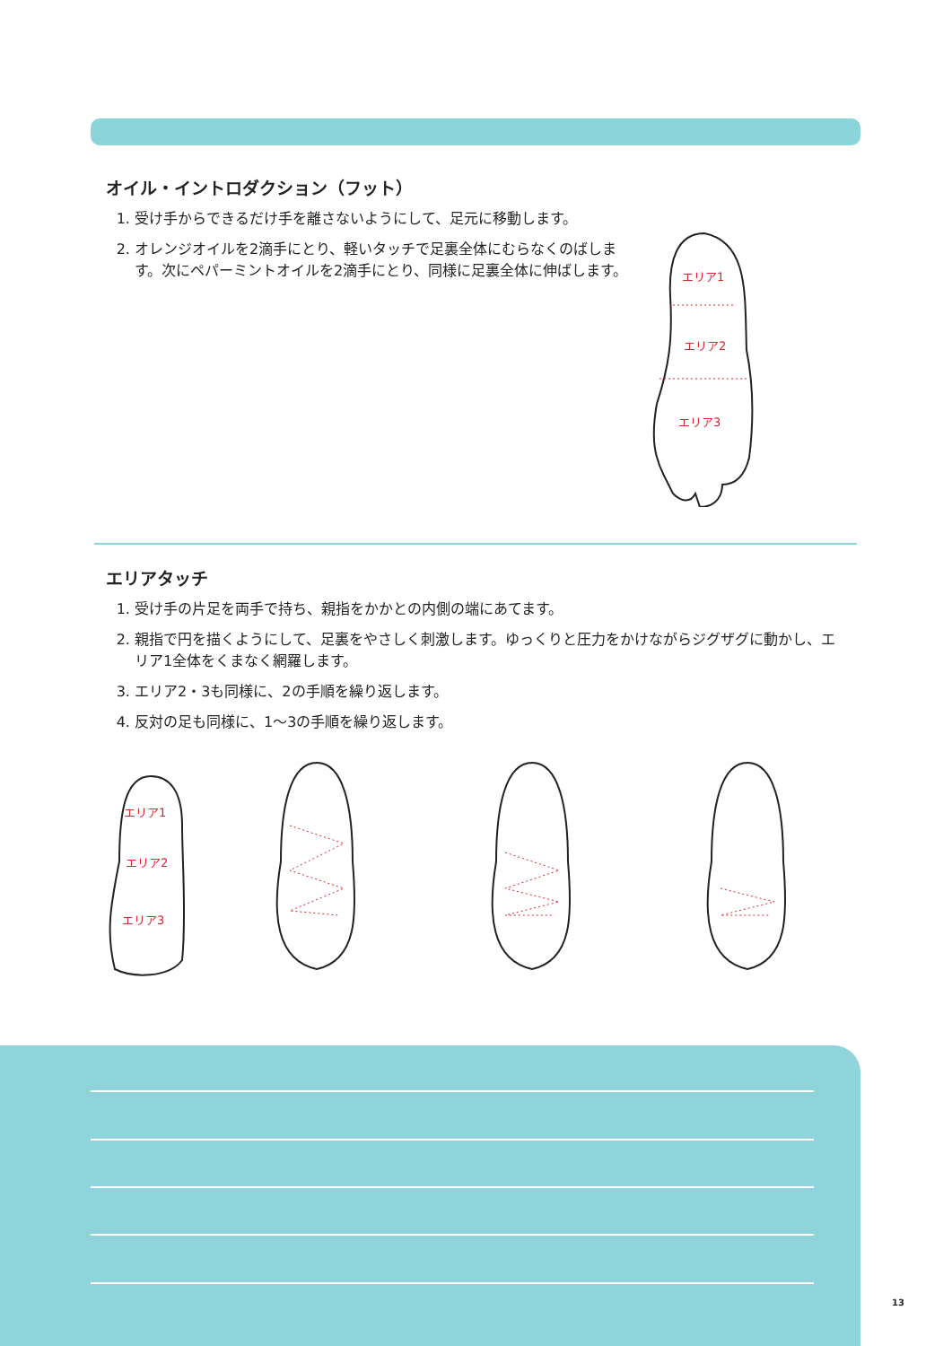オイル・イントロダクション（フット）
1. 受け手からできるだけ手を離さないようにして、足元に移動します。
2. オレンジオイルを2滴手にとり、軽いタッチで足裏全体にむらなくのばします。次にペパーミントオイルを2滴手にとり、同様に足裏全体に伸ばします。
エリア1
エリア2
エリア3
エリアタッチ
1. 受け手の片足を両手で持ち、親指をかかとの内側の端にあてます。
2. 親指で円を描くようにして、足裏をやさしく刺激します。ゆっくりと圧力をかけながらジグザグに動かし、エリア1全体をくまなく網羅します。
3. エリア2・3も同様に、2の手順を繰り返します。
4. 反対の足も同様に、1〜3の手順を繰り返します。
エリア1
エリア2
エリア3
13